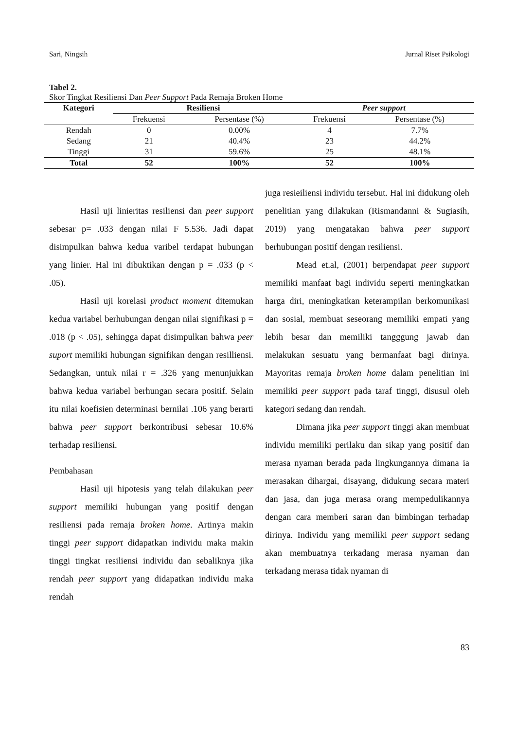Sari, Ningsih Jurnal Riset Psikologi
Tabel 2.
Skor Tingkat Resiliensi Dan Peer Support Pada Remaja Broken Home
| Kategori | Resiliensi | | Peer support | |
| --- | --- | --- | --- | --- |
| | Frekuensi | Persentase (%) | Frekuensi | Persentase (%) |
| Rendah | 0 | 0.00% | 4 | 7.7% |
| Sedang | 21 | 40.4% | 23 | 44.2% |
| Tinggi | 31 | 59.6% | 25 | 48.1% |
| Total | 52 | 100% | 52 | 100% |
Hasil uji linieritas resiliensi dan peer support sebesar p= .033 dengan nilai F 5.536. Jadi dapat disimpulkan bahwa kedua varibel terdapat hubungan yang linier. Hal ini dibuktikan dengan p = .033 (p < .05).
Hasil uji korelasi product moment ditemukan kedua variabel berhubungan dengan nilai signifikasi p = .018 (p < .05), sehingga dapat disimpulkan bahwa peer suport memiliki hubungan signifikan dengan resilliensi. Sedangkan, untuk nilai r = .326 yang menunjukkan bahwa kedua variabel berhungan secara positif. Selain itu nilai koefisien determinasi bernilai .106 yang berarti bahwa peer support berkontribusi sebesar 10.6% terhadap resiliensi.
Pembahasan
Hasil uji hipotesis yang telah dilakukan peer support memiliki hubungan yang positif dengan resiliensi pada remaja broken home. Artinya makin tinggi peer support didapatkan individu maka makin tinggi tingkat resiliensi individu dan sebaliknya jika rendah peer support yang didapatkan individu maka rendah
juga resieiliensi individu tersebut. Hal ini didukung oleh penelitian yang dilakukan (Rismandanni & Sugiasih, 2019) yang mengatakan bahwa peer support berhubungan positif dengan resiliensi.
Mead et.al, (2001) berpendapat peer support memiliki manfaat bagi individu seperti meningkatkan harga diri, meningkatkan keterampilan berkomunikasi dan sosial, membuat seseorang memiliki empati yang lebih besar dan memiliki tangggung jawab dan melakukan sesuatu yang bermanfaat bagi dirinya. Mayoritas remaja broken home dalam penelitian ini memiliki peer support pada taraf tinggi, disusul oleh kategori sedang dan rendah.
Dimana jika peer support tinggi akan membuat individu memiliki perilaku dan sikap yang positif dan merasa nyaman berada pada lingkungannya dimana ia merasakan dihargai, disayang, didukung secara materi dan jasa, dan juga merasa orang mempedulikannya dengan cara memberi saran dan bimbingan terhadap dirinya. Individu yang memiliki peer support sedang akan membuatnya terkadang merasa nyaman dan terkadang merasa tidak nyaman di
83